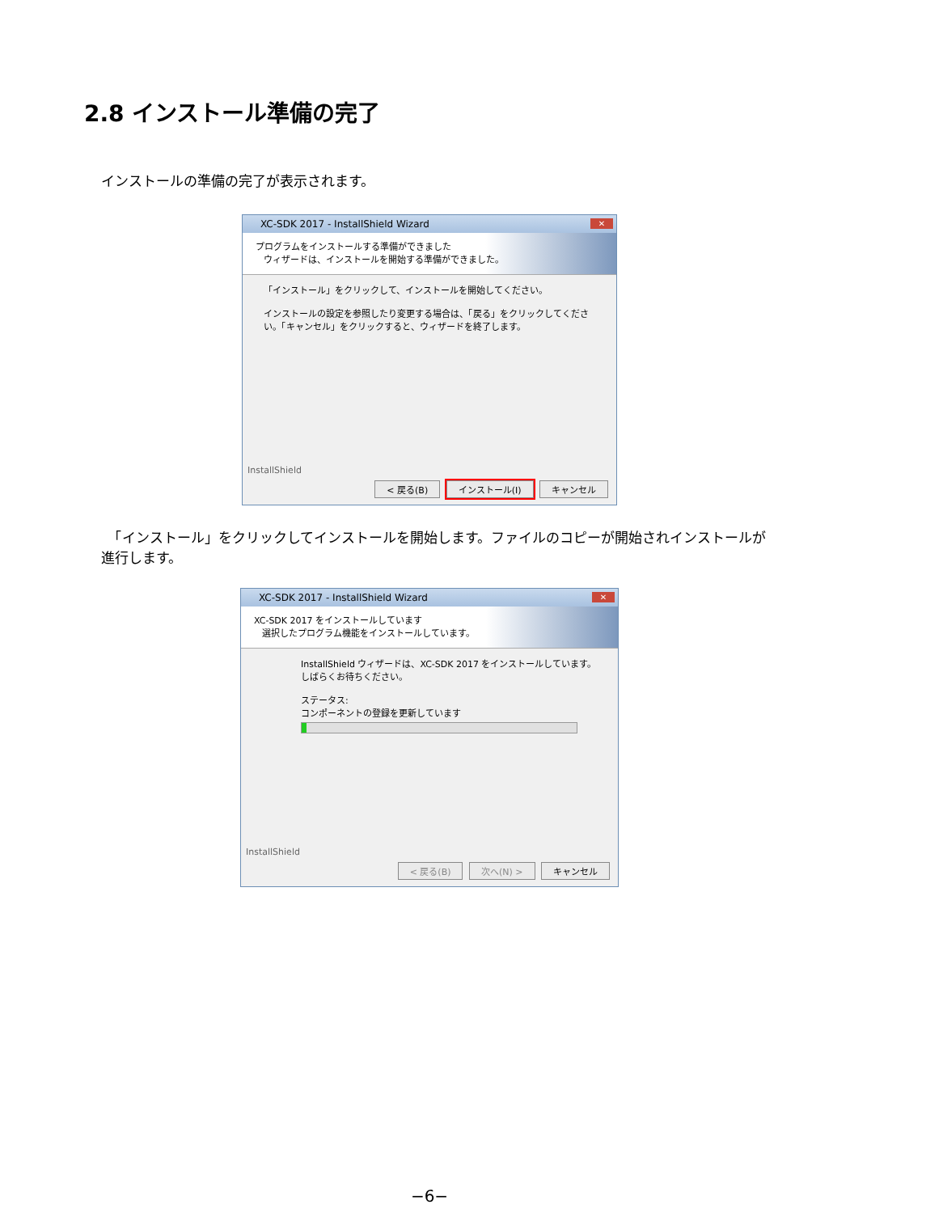2.8 インストール準備の完了
インストールの準備の完了が表示されます。
XC-SDK 2017 - InstallShield Wizard ✕
プログラムをインストールする準備ができました
ウィザードは、インストールを開始する準備ができました。
「インストール」をクリックして、インストールを開始してください。
インストールの設定を参照したり変更する場合は、「戻る」をクリックしてください。「キャンセル」をクリックすると、ウィザードを終了します。
InstallShield
< 戻る(B) インストール(I) キャンセル
　「インストール」をクリックしてインストールを開始します。ファイルのコピーが開始されインストールが進行します。
XC-SDK 2017 - InstallShield Wizard ✕
XC-SDK 2017 をインストールしています
選択したプログラム機能をインストールしています。
InstallShield ウィザードは、XC-SDK 2017 をインストールしています。しばらくお待ちください。
ステータス:
コンポーネントの登録を更新しています
InstallShield
< 戻る(B) 次へ(N) > キャンセル
−6−